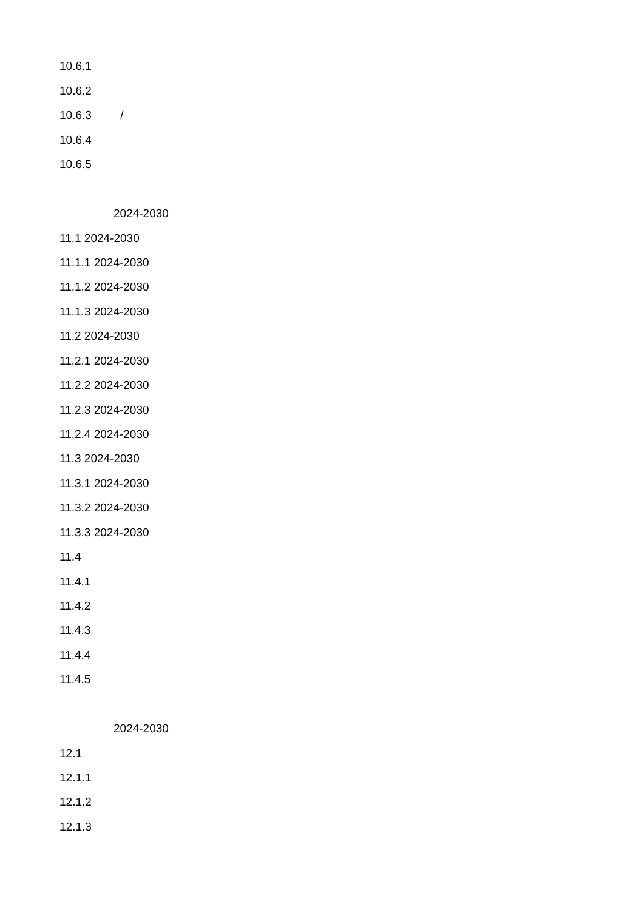10.6.1
10.6.2
10.6.3 /
10.6.4
10.6.5
2024-2030
11.1 2024-2030
11.1.1 2024-2030
11.1.2 2024-2030
11.1.3 2024-2030
11.2 2024-2030
11.2.1 2024-2030
11.2.2 2024-2030
11.2.3 2024-2030
11.2.4 2024-2030
11.3 2024-2030
11.3.1 2024-2030
11.3.2 2024-2030
11.3.3 2024-2030
11.4
11.4.1
11.4.2
11.4.3
11.4.4
11.4.5
2024-2030
12.1
12.1.1
12.1.2
12.1.3